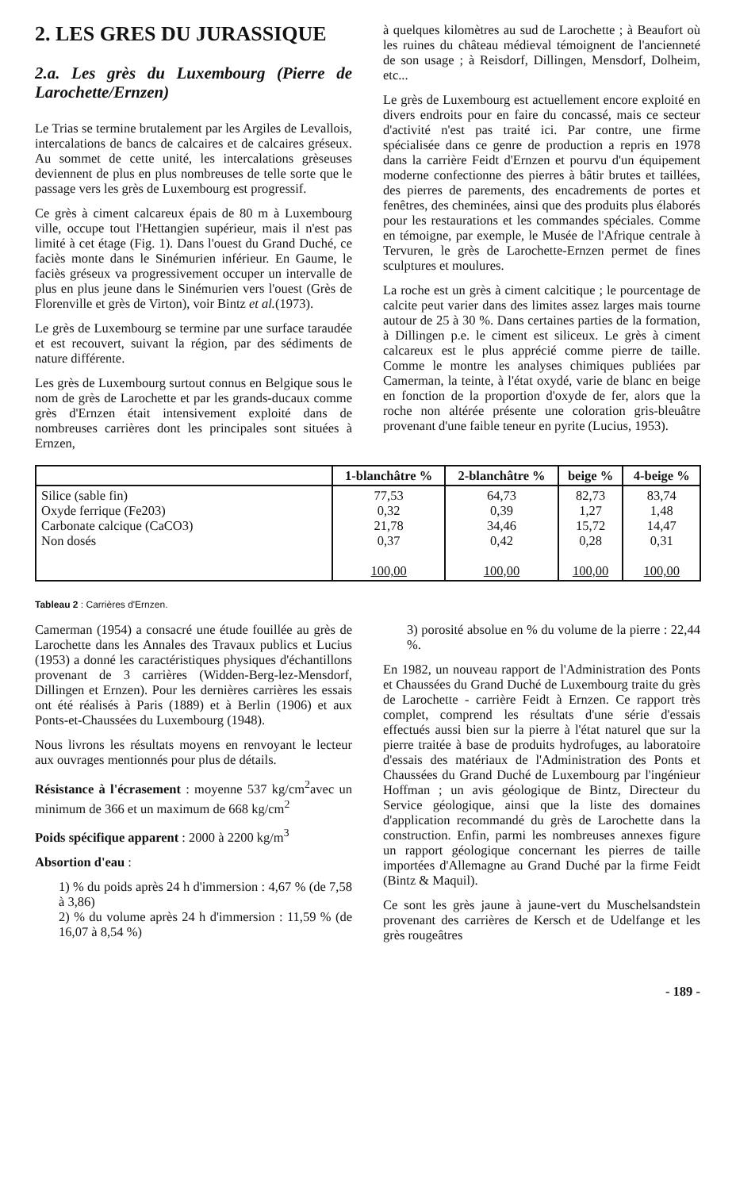2. LES GRES DU JURASSIQUE
2.a. Les grès du Luxembourg (Pierre de Larochette/Ernzen)
Le Trias se termine brutalement par les Argiles de Levallois, intercalations de bancs de calcaires et de calcaires gréseux. Au sommet de cette unité, les intercalations grèseuses deviennent de plus en plus nombreuses de telle sorte que le passage vers les grès de Luxembourg est progressif.
Ce grès à ciment calcareux épais de 80 m à Luxembourg ville, occupe tout l'Hettangien supérieur, mais il n'est pas limité à cet étage (Fig. 1). Dans l'ouest du Grand Duché, ce faciès monte dans le Sinémurien inférieur. En Gaume, le faciès gréseux va progressivement occuper un intervalle de plus en plus jeune dans le Sinémurien vers l'ouest (Grès de Florenville et grès de Virton), voir Bintz et al.(1973).
Le grès de Luxembourg se termine par une surface taraudée et est recouvert, suivant la région, par des sédiments de nature différente.
Les grès de Luxembourg surtout connus en Belgique sous le nom de grès de Larochette et par les grands-ducaux comme grès d'Ernzen était intensivement exploité dans de nombreuses carrières dont les principales sont situées à Ernzen,
à quelques kilomètres au sud de Larochette ; à Beaufort où les ruines du château médieval témoignent de l'ancienneté de son usage ; à Reisdorf, Dillingen, Mensdorf, Dolheim, etc...
Le grès de Luxembourg est actuellement encore exploité en divers endroits pour en faire du concassé, mais ce secteur d'activité n'est pas traité ici. Par contre, une firme spécialisée dans ce genre de production a repris en 1978 dans la carrière Feidt d'Ernzen et pourvu d'un équipement moderne confectionne des pierres à bâtir brutes et taillées, des pierres de parements, des encadrements de portes et fenêtres, des cheminées, ainsi que des produits plus élaborés pour les restaurations et les commandes spéciales. Comme en témoigne, par exemple, le Musée de l'Afrique centrale à Tervuren, le grès de Larochette-Ernzen permet de fines sculptures et moulures.
La roche est un grès à ciment calcitique ; le pourcentage de calcite peut varier dans des limites assez larges mais tourne autour de 25 à 30 %. Dans certaines parties de la formation, à Dillingen p.e. le ciment est siliceux. Le grès à ciment calcareux est le plus apprécié comme pierre de taille. Comme le montre les analyses chimiques publiées par Camerman, la teinte, à l'état oxydé, varie de blanc en beige en fonction de la proportion d'oxyde de fer, alors que la roche non altérée présente une coloration gris-bleuâtre provenant d'une faible teneur en pyrite (Lucius, 1953).
| | 1-blanchâtre % | 2-blanchâtre % | beige % | 4-beige % |
| --- | --- | --- | --- | --- |
| Silice (sable fin) Oxyde ferrique (Fe203) Carbonate calcique (CaCO3) Non dosés | 77,53 0,32 21,78 0,37 100,00 | 64,73 0,39 34,46 0,42 100,00 | 82,73 1,27 15,72 0,28 100,00 | 83,74 1,48 14,47 0,31 100,00 |
Tableau 2 : Carrières d'Ernzen.
Camerman (1954) a consacré une étude fouillée au grès de Larochette dans les Annales des Travaux publics et Lucius (1953) a donné les caractéristiques physiques d'échantillons provenant de 3 carrières (Widden-Berg-lez-Mensdorf, Dillingen et Ernzen). Pour les dernières carrières les essais ont été réalisés à Paris (1889) et à Berlin (1906) et aux Ponts-et-Chaussées du Luxembourg (1948).
Nous livrons les résultats moyens en renvoyant le lecteur aux ouvrages mentionnés pour plus de détails.
Résistance à l'écrasement : moyenne 537 kg/cm<sup>2</sup>avec un minimum de 366 et un maximum de 668 kg/cm<sup>2</sup>
Poids spécifique apparent : 2000 à 2200 kg/m<sup>3</sup>
Absortion d'eau :
1) % du poids après 24 h d'immersion : 4,67 % (de 7,58 à 3,86)
2) % du volume après 24 h d'immersion : 11,59 % (de 16,07 à 8,54 %)
3) porosité absolue en % du volume de la pierre : 22,44 %.
En 1982, un nouveau rapport de l'Administration des Ponts et Chaussées du Grand Duché de Luxembourg traite du grès de Larochette - carrière Feidt à Ernzen. Ce rapport très complet, comprend les résultats d'une série d'essais effectués aussi bien sur la pierre à l'état naturel que sur la pierre traitée à base de produits hydrofuges, au laboratoire d'essais des matériaux de l'Administration des Ponts et Chaussées du Grand Duché de Luxembourg par l'ingénieur Hoffman ; un avis géologique de Bintz, Directeur du Service géologique, ainsi que la liste des domaines d'application recommandé du grès de Larochette dans la construction. Enfin, parmi les nombreuses annexes figure un rapport géologique concernant les pierres de taille importées d'Allemagne au Grand Duché par la firme Feidt (Bintz & Maquil).
Ce sont les grès jaune à jaune-vert du Muschelsandstein provenant des carrières de Kersch et de Udelfange et les grès rougeâtres
- 189 -